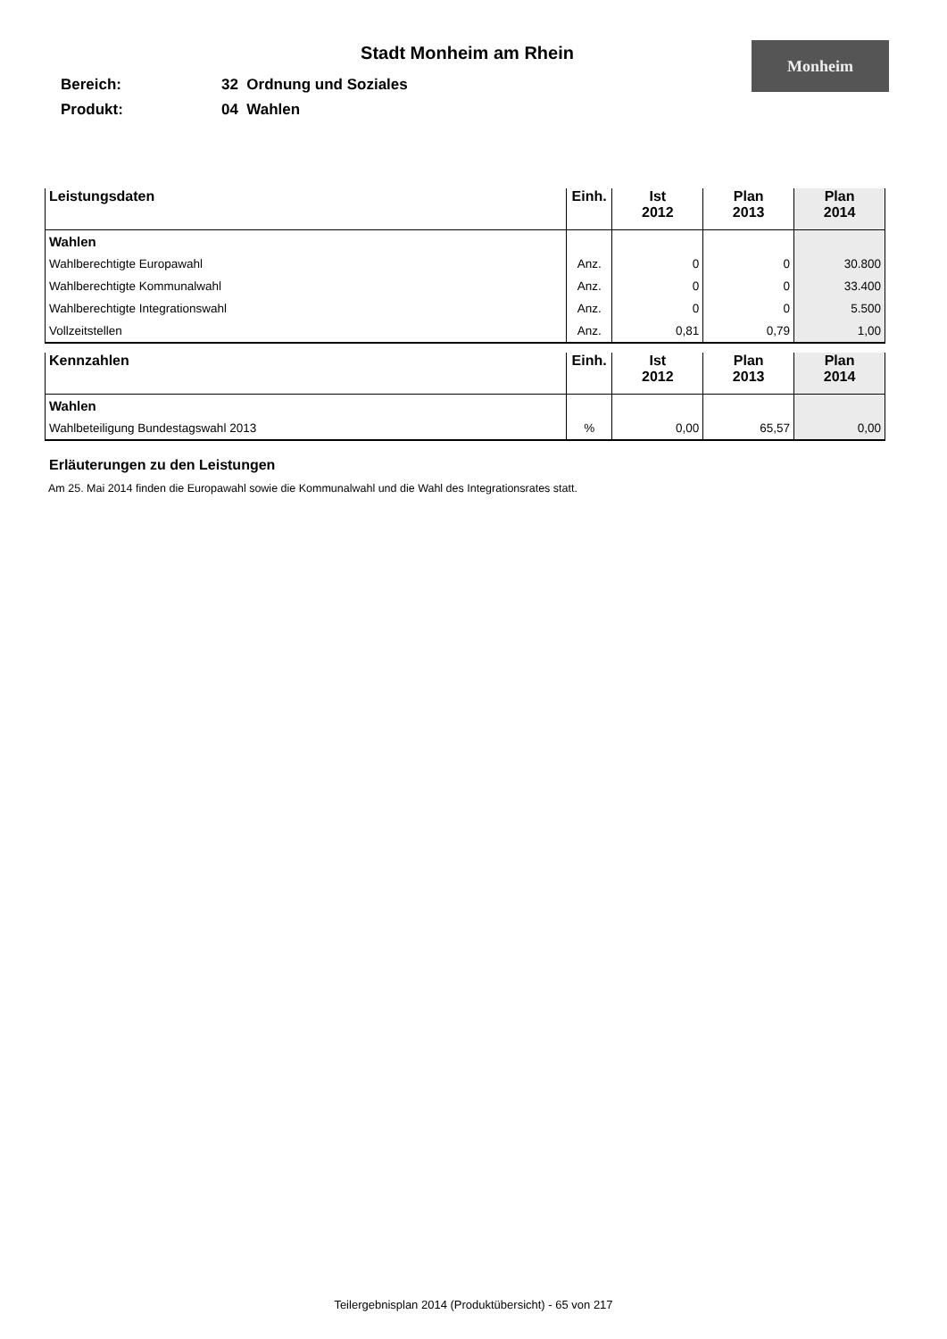Stadt Monheim am Rhein
Monheim
Bereich: 32 Ordnung und Soziales
Produkt: 04 Wahlen
| Leistungsdaten | Einh. | Ist 2012 | Plan 2013 | Plan 2014 |
| --- | --- | --- | --- | --- |
| Wahlen | | | | |
| Wahlberechtigte Europawahl | Anz. | 0 | 0 | 30.800 |
| Wahlberechtigte Kommunalwahl | Anz. | 0 | 0 | 33.400 |
| Wahlberechtigte Integrationswahl | Anz. | 0 | 0 | 5.500 |
| Vollzeitstellen | Anz. | 0,81 | 0,79 | 1,00 |
| Kennzahlen | Einh. | Ist 2012 | Plan 2013 | Plan 2014 |
| --- | --- | --- | --- | --- |
| Wahlen | | | | |
| Wahlbeteiligung Bundestagswahl 2013 | % | 0,00 | 65,57 | 0,00 |
Erläuterungen zu den Leistungen
Am 25. Mai 2014 finden die Europawahl sowie die Kommunalwahl und die Wahl des Integrationsrates statt.
Teilergebnisplan 2014 (Produktübersicht) - 65 von 217